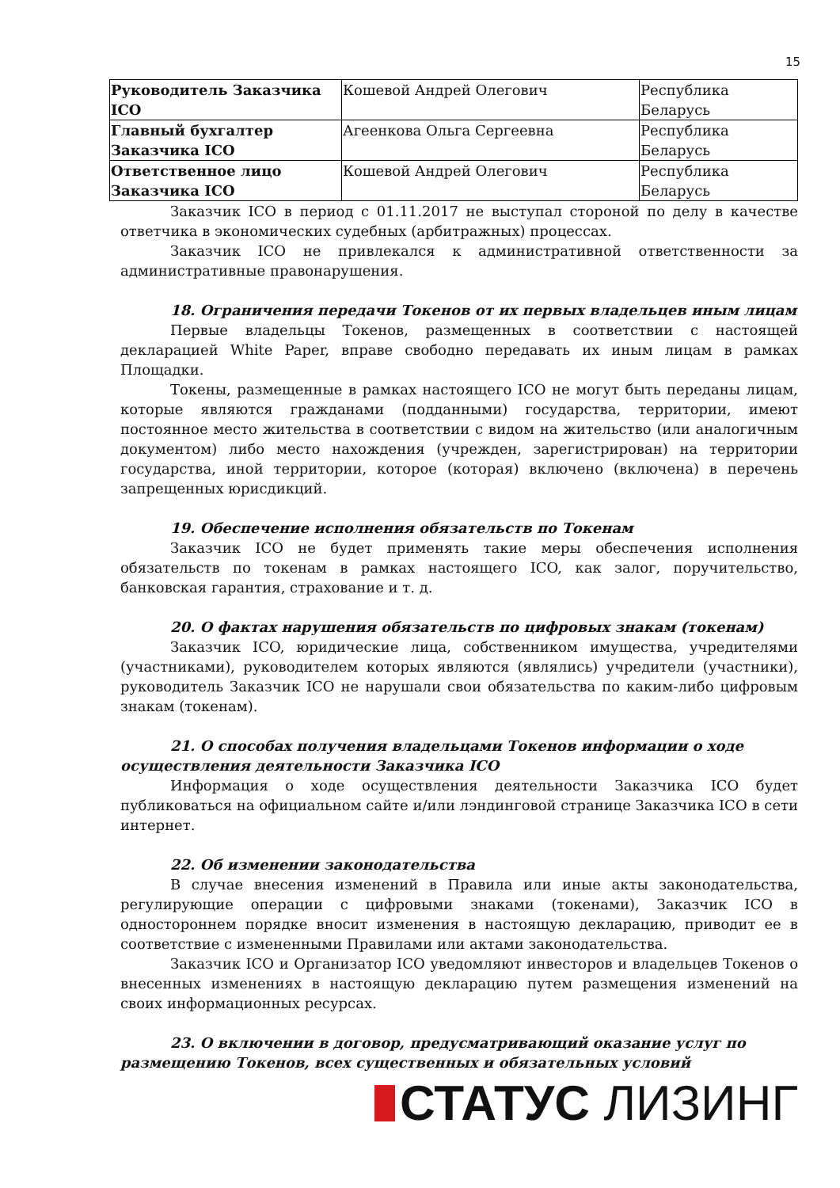15
| Руководитель Заказчика ICO | Кошевой Андрей Олегович | Республика Беларусь |
| Главный бухгалтер Заказчика ICO | Агеенкова Ольга Сергеевна | Республика Беларусь |
| Ответственное лицо Заказчика ICO | Кошевой Андрей Олегович | Республика Беларусь |
Заказчик ICO в период с 01.11.2017 не выступал стороной по делу в качестве ответчика в экономических судебных (арбитражных) процессах.
Заказчик ICO не привлекался к административной ответственности за административные правонарушения.
18. Ограничения передачи Токенов от их первых владельцев иным лицам
Первые владельцы Токенов, размещенных в соответствии с настоящей декларацией White Paper, вправе свободно передавать их иным лицам в рамках Площадки.
Токены, размещенные в рамках настоящего ICO не могут быть переданы лицам, которые являются гражданами (подданными) государства, территории, имеют постоянное место жительства в соответствии с видом на жительство (или аналогичным документом) либо место нахождения (учрежден, зарегистрирован) на территории государства, иной территории, которое (которая) включено (включена) в перечень запрещенных юрисдикций.
19. Обеспечение исполнения обязательств по Токенам
Заказчик ICO не будет применять такие меры обеспечения исполнения обязательств по токенам в рамках настоящего ICO, как залог, поручительство, банковская гарантия, страхование и т. д.
20. О фактах нарушения обязательств по цифровых знакам (токенам)
Заказчик ICO, юридические лица, собственником имущества, учредителями (участниками), руководителем которых являются (являлись) учредители (участники), руководитель Заказчик ICO не нарушали свои обязательства по каким-либо цифровым знакам (токенам).
21. О способах получения владельцами Токенов информации о ходе осуществления деятельности Заказчика ICO
Информация о ходе осуществления деятельности Заказчика ICO будет публиковаться на официальном сайте и/или лэндинговой странице Заказчика ICO в сети интернет.
22. Об изменении законодательства
В случае внесения изменений в Правила или иные акты законодательства, регулирующие операции с цифровыми знаками (токенами), Заказчик ICO в одностороннем порядке вносит изменения в настоящую декларацию, приводит ее в соответствие с измененными Правилами или актами законодательства.
Заказчик ICO и Организатор ICO уведомляют инвесторов и владельцев Токенов о внесенных изменениях в настоящую декларацию путем размещения изменений на своих информационных ресурсах.
23. О включении в договор, предусматривающий оказание услуг по размещению Токенов, всех существенных и обязательных условий
СТАТУС ЛИЗИНГ